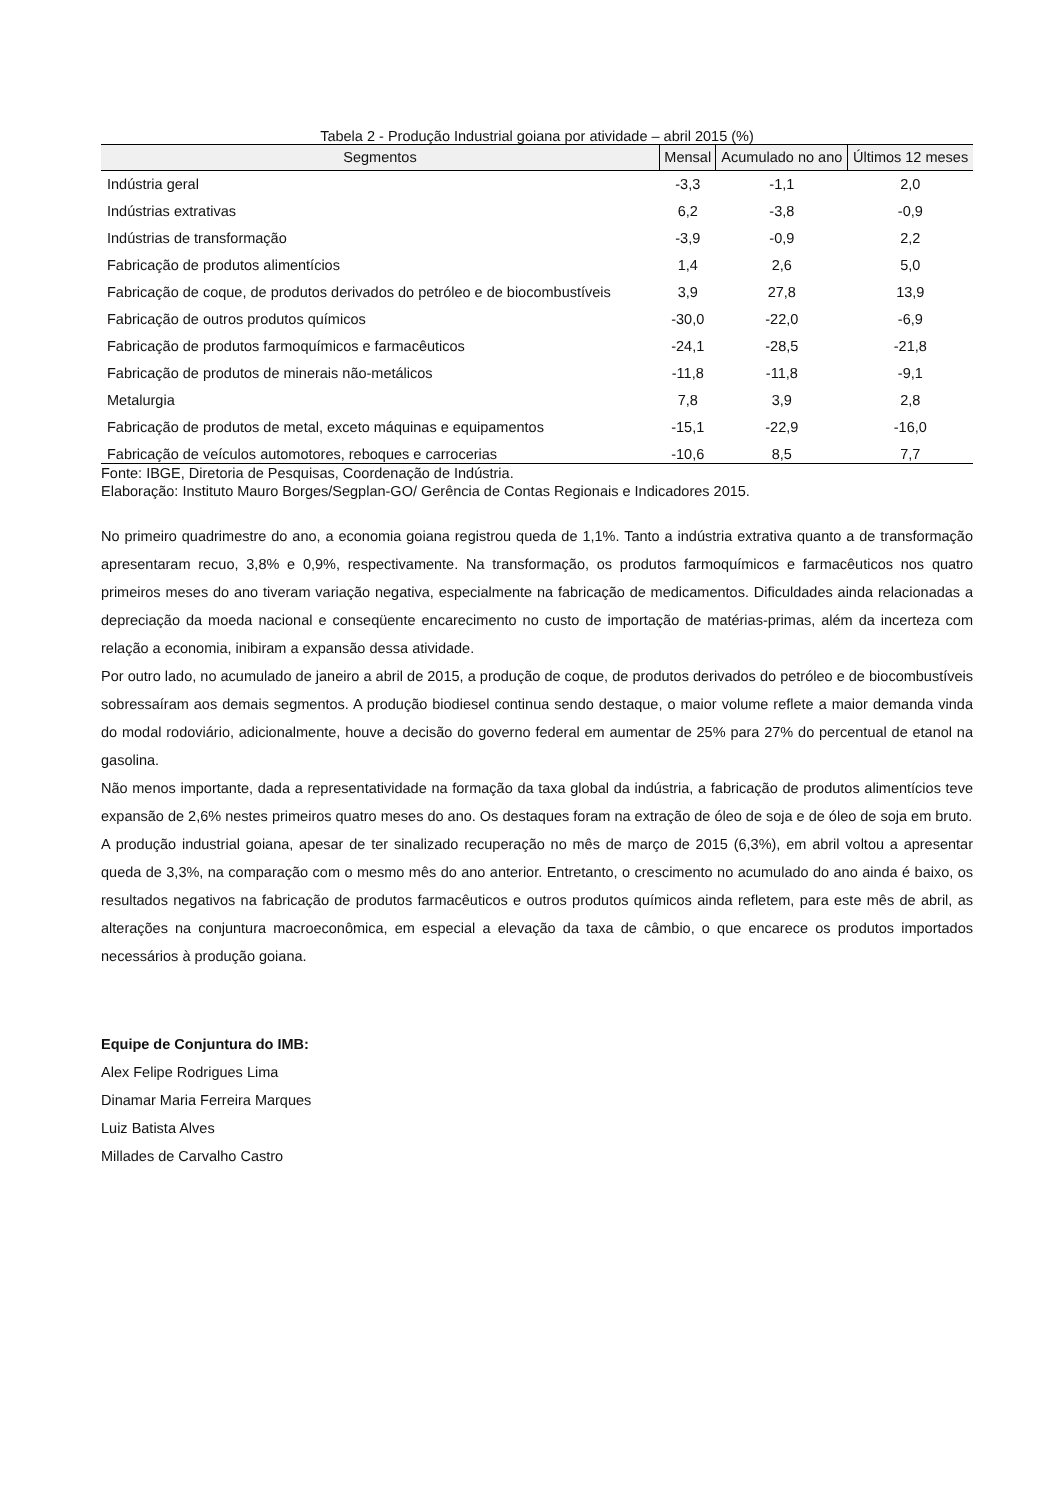Tabela 2 - Produção Industrial goiana por atividade – abril 2015 (%)
| Segmentos | Mensal | Acumulado no ano | Últimos 12 meses |
| --- | --- | --- | --- |
| Indústria geral | -3,3 | -1,1 | 2,0 |
| Indústrias extrativas | 6,2 | -3,8 | -0,9 |
| Indústrias de transformação | -3,9 | -0,9 | 2,2 |
| Fabricação de produtos alimentícios | 1,4 | 2,6 | 5,0 |
| Fabricação de coque, de produtos derivados do petróleo e de biocombustíveis | 3,9 | 27,8 | 13,9 |
| Fabricação de outros produtos químicos | -30,0 | -22,0 | -6,9 |
| Fabricação de produtos farmoquímicos e farmacêuticos | -24,1 | -28,5 | -21,8 |
| Fabricação de produtos de minerais não-metálicos | -11,8 | -11,8 | -9,1 |
| Metalurgia | 7,8 | 3,9 | 2,8 |
| Fabricação de produtos de metal, exceto máquinas e equipamentos | -15,1 | -22,9 | -16,0 |
| Fabricação de veículos automotores, reboques e carrocerias | -10,6 | 8,5 | 7,7 |
Fonte: IBGE, Diretoria de Pesquisas, Coordenação de Indústria.
Elaboração: Instituto Mauro Borges/Segplan-GO/ Gerência de Contas Regionais e Indicadores 2015.
No primeiro quadrimestre do ano, a economia goiana registrou queda de 1,1%. Tanto a indústria extrativa quanto a de transformação apresentaram recuo, 3,8% e 0,9%, respectivamente. Na transformação, os produtos farmoquímicos e farmacêuticos nos quatro primeiros meses do ano tiveram variação negativa, especialmente na fabricação de medicamentos. Dificuldades ainda relacionadas a depreciação da moeda nacional e conseqüente encarecimento no custo de importação de matérias-primas, além da incerteza com relação a economia, inibiram a expansão dessa atividade.
Por outro lado, no acumulado de janeiro a abril de 2015, a produção de coque, de produtos derivados do petróleo e de biocombustíveis sobressaíram aos demais segmentos. A produção biodiesel continua sendo destaque, o maior volume reflete a maior demanda vinda do modal rodoviário, adicionalmente, houve a decisão do governo federal em aumentar de 25% para 27% do percentual de etanol na gasolina.
Não menos importante, dada a representatividade na formação da taxa global da indústria, a fabricação de produtos alimentícios teve expansão de 2,6% nestes primeiros quatro meses do ano. Os destaques foram na extração de óleo de soja e de óleo de soja em bruto.
A produção industrial goiana, apesar de ter sinalizado recuperação no mês de março de 2015 (6,3%), em abril voltou a apresentar queda de 3,3%, na comparação com o mesmo mês do ano anterior. Entretanto, o crescimento no acumulado do ano ainda é baixo, os resultados negativos na fabricação de produtos farmacêuticos e outros produtos químicos ainda refletem, para este mês de abril, as alterações na conjuntura macroeconômica, em especial a elevação da taxa de câmbio, o que encarece os produtos importados necessários à produção goiana.
Equipe de Conjuntura do IMB:
Alex Felipe Rodrigues Lima
Dinamar Maria Ferreira Marques
Luiz Batista Alves
Millades de Carvalho Castro